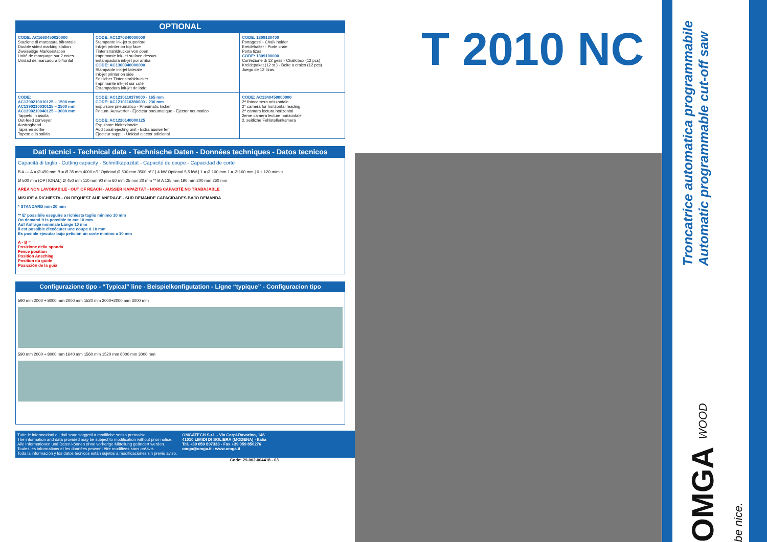OPTIONAL
| CODE: AC1660450020000 Stazione di marcatura bifrontale Double sided marking station Zweiseitige Markierstation Unité de marquage sur 2 cotes Unidad de marcadura bifrontal | CODE: AC1370340000000 Stampante ink-jet superiore Ink-jet printer on top face Tintenstrahldrucker von oben Imprimante ink-jet su face dessus Estampadora ink-jet por arriba CODE: AC1360340000000 Stampante ink-jet laterale Ink-jet printer on side Seitlicher Tintenstrahldrucker Imprimante ink-jet sur coté Estampadora ink-jet de lado | CODE: 1309130400 Portagessi - Chalk holder Kreidehalter - Porte craie Porta tizas CODE: 1309100000 Confezione di 12 gess - Chalk box (12 pcs) Kreidepaket (12 st.) - Boite a craies (12 pcs) Juego de 12 tizas. |
| CODE: AC1390210010125 – 1500 mm AC1390210030125 – 2500 mm AC1390210040125 – 3000 mm Tappeto in uscita Out-feed conveyor Austragband Tapis en sortie Tapete a la salida | CODE: AC1210110370000 - 165 mm CODE: AC1210110380000 - 230 mm Espulsore pneumatico - Pneumatic kicker Pneum. Auswerfer - Ejecteur pneumatique - Ejector neumatico CODE: AC1220140000125 Espulsore bidirezionale Additional ejecting unit - Extra auswerfer Ejecteur suppl. - Unidad ejector adicional | CODE: AC1340450000000 2^ fotocamera orizzontale 2° camera for horizontal reading 2^ camara lectura horizontal 2eme camera lecture horizontale 2. seitliche Fehlstellenkamera |
Dati tecnici - Technical data - Technische Daten - Données techniques - Datos tecnicos
Capacità di taglio - Cutting capacity - Schnittkapazität - Capacité de coupe - Capacidad de corte
B A — A = Ø 450 mm B = Ø 35 mm 4000 n/1' Optional Ø 500 mm 3500 n/1' | 4 kW Optional 5,5 kW | 1 = Ø 100 mm 1 = Ø 160 mm | 0 ÷ 120 m/min
Ø 500 mm (OPTIONAL) Ø 450 mm 110 mm 90 mm 60 mm 25 mm 20 mm ** B A 135 mm 190 mm 200 mm 260 mm
AREA NON LAVORABILE - OUT OF REACH - AUSSER KAPAZITÄT - HORS CAPACITÉ NO TRABAJABLE
MISURE A RICHIESTA - ON REQUEST AUF ANFRAGE - SUR DEMANDE CAPACIDADES BAJO DEMANDA
* STANDARD min 20 mm
** E' possibile eseguire a richiesta taglio minimo 10 mm
On demand it is possible to cut 10 mm
Auf Anfrage minimale Länge 10 mm
Il est possible d'exécuter une coupe à 10 mm
Es posible ejecutar bajo petición un corte minimo a 10 mm
A - B =
Posizione della sponda
Fence position
Position Anschlag
Position du guide
Posicción de la guia
Configurazione tipo - “Typical” line - Beispielkonfigutation - Ligne “typique” - Configuracion tipo
590 mm 2000 ÷ 8000 mm 2000 mm 1520 mm 2000+2000 mm 3000 mm
590 mm 2000 ÷ 8000 mm 1640 mm 1560 mm 1520 mm 6000 mm 3000 mm
Tutte le informazioni e i dati sono soggetti a modifiche senza preavviso.
The information and data provided may be subject to modification without prior notice.
Alle Informationen und Daten können ohne vorherige Mitteilung geändert werden.
Toutes les informations et les données peuvent être modifiées sans préavis.
Toda la información y los datos técnicos están sujetos a modificaciones sin previo aviso.
OMGATECH S.r.l. - Via Carpi-Ravarino, 146
41010 LIMIDI DI SOLIERA (MODENA) - Italia
Tel. +39 059 897333 - Fax +39 059 850276
omga@omga.it - www.omga.it
Code: 29-002-004418 - 03
T 2010 NC
Troncatrice automatica programmabile
Automatic programmable cut-off saw
OMGA WOOD be nice.